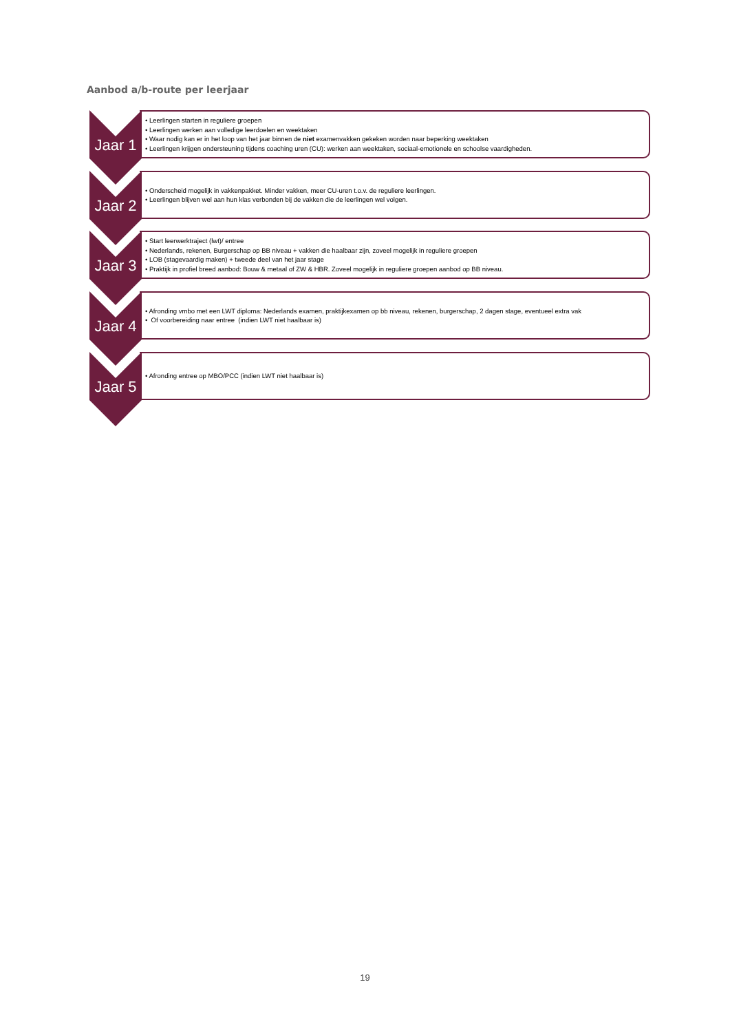Aanbod a/b-route per leerjaar
Jaar 1
• Leerlingen starten in reguliere groepen
• Leerlingen werken aan volledige leerdoelen en weektaken
• Waar nodig kan er in het loop van het jaar binnen de niet examenvakken gekeken worden naar beperking weektaken
• Leerlingen krijgen ondersteuning tijdens coaching uren (CU): werken aan weektaken, sociaal-emotionele en schoolse vaardigheden.
Jaar 2
• Onderscheid mogelijk in vakkenpakket. Minder vakken, meer CU-uren t.o.v. de reguliere leerlingen.
• Leerlingen blijven wel aan hun klas verbonden bij de vakken die de leerlingen wel volgen.
Jaar 3
• Start leerwerktraject (lwt)/ entree
• Nederlands, rekenen, Burgerschap op BB niveau + vakken die haalbaar zijn, zoveel mogelijk in reguliere groepen
• LOB (stagevaardig maken) + tweede deel van het jaar stage
• Praktijk in profiel breed aanbod: Bouw & metaal of ZW & HBR. Zoveel mogelijk in reguliere groepen aanbod op BB niveau.
Jaar 4
• Afronding vmbo met een LWT diploma: Nederlands examen, praktijkexamen op bb niveau, rekenen, burgerschap, 2 dagen stage, eventueel extra vak
• Of voorbereiding naar entree (indien LWT niet haalbaar is)
Jaar 5
• Afronding entree op MBO/PCC (indien LWT niet haalbaar is)
19